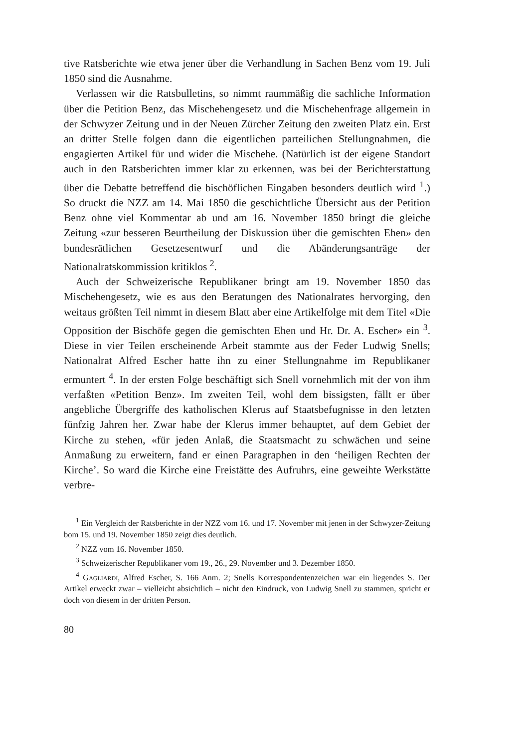tive Ratsberichte wie etwa jener über die Verhandlung in Sachen Benz vom 19. Juli 1850 sind die Ausnahme.
Verlassen wir die Ratsbulletins, so nimmt raummäßig die sachliche Information über die Petition Benz, das Mischehengesetz und die Mischehenfrage allgemein in der Schwyzer Zeitung und in der Neuen Zürcher Zeitung den zweiten Platz ein. Erst an dritter Stelle folgen dann die eigentlichen parteilichen Stellungnahmen, die engagierten Artikel für und wider die Mischehe. (Natürlich ist der eigene Standort auch in den Ratsberichten immer klar zu erkennen, was bei der Berichterstattung über die Debatte betreffend die bischöflichen Eingaben besonders deutlich wird <sup>1</sup>.) So druckt die NZZ am 14. Mai 1850 die geschichtliche Übersicht aus der Petition Benz ohne viel Kommentar ab und am 16. November 1850 bringt die gleiche Zeitung «zur besseren Beurtheilung der Diskussion über die gemischten Ehen» den bundesrätlichen Gesetzesentwurf und die Abänderungsanträge der Nationalratskommission kritiklos <sup>2</sup>.
Auch der Schweizerische Republikaner bringt am 19. November 1850 das Mischehengesetz, wie es aus den Beratungen des Nationalrates hervorging, den weitaus größten Teil nimmt in diesem Blatt aber eine Artikelfolge mit dem Titel «Die Opposition der Bischöfe gegen die gemischten Ehen und Hr. Dr. A. Escher» ein <sup>3</sup>. Diese in vier Teilen erscheinende Arbeit stammte aus der Feder Ludwig Snells; Nationalrat Alfred Escher hatte ihn zu einer Stellungnahme im Republikaner ermuntert <sup>4</sup>. In der ersten Folge beschäftigt sich Snell vornehmlich mit der von ihm verfaßten «Petition Benz». Im zweiten Teil, wohl dem bissigsten, fällt er über angebliche Übergriffe des katholischen Klerus auf Staatsbefugnisse in den letzten fünfzig Jahren her. Zwar habe der Klerus immer behauptet, auf dem Gebiet der Kirche zu stehen, «für jeden Anlaß, die Staatsmacht zu schwächen und seine Anmaßung zu erweitern, fand er einen Paragraphen in den ‘heiligen Rechten der Kirche’. So ward die Kirche eine Freistätte des Aufruhrs, eine geweihte Werkstätte verbre-
<sup>1</sup> Ein Vergleich der Ratsberichte in der NZZ vom 16. und 17. November mit jenen in der Schwyzer-Zeitung bom 15. und 19. November 1850 zeigt dies deutlich.
<sup>2</sup> NZZ vom 16. November 1850.
<sup>3</sup> Schweizerischer Republikaner vom 19., 26., 29. November und 3. Dezember 1850.
<sup>4</sup> Gagliardi, Alfred Escher, S. 166 Anm. 2; Snells Korrespondentenzeichen war ein liegendes S. Der Artikel erweckt zwar – vielleicht absichtlich – nicht den Eindruck, von Ludwig Snell zu stammen, spricht er doch von diesem in der dritten Person.
80